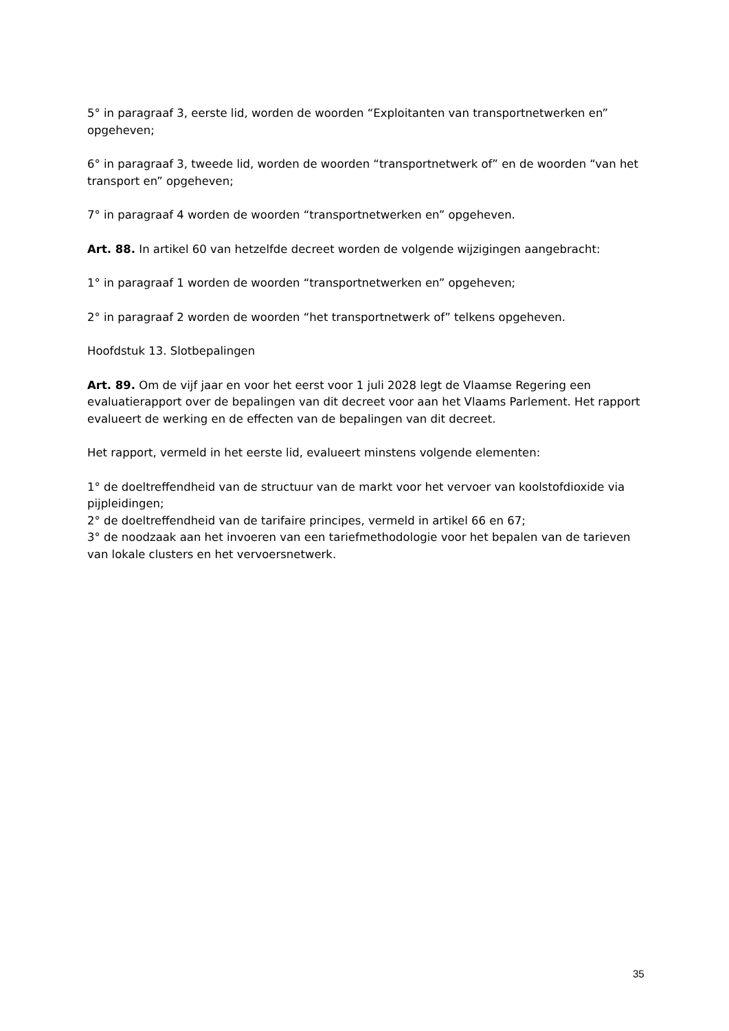5° in paragraaf 3, eerste lid, worden de woorden “Exploitanten van transportnetwerken en” opgeheven;
6° in paragraaf 3, tweede lid, worden de woorden “transportnetwerk of” en de woorden “van het transport en” opgeheven;
7° in paragraaf 4 worden de woorden “transportnetwerken en” opgeheven.
Art. 88. In artikel 60 van hetzelfde decreet worden de volgende wijzigingen aangebracht:
1° in paragraaf 1 worden de woorden “transportnetwerken en” opgeheven;
2° in paragraaf 2 worden de woorden “het transportnetwerk of” telkens opgeheven.
Hoofdstuk 13. Slotbepalingen
Art. 89. Om de vijf jaar en voor het eerst voor 1 juli 2028 legt de Vlaamse Regering een evaluatierapport over de bepalingen van dit decreet voor aan het Vlaams Parlement. Het rapport evalueert de werking en de effecten van de bepalingen van dit decreet.
Het rapport, vermeld in het eerste lid, evalueert minstens volgende elementen:
1° de doeltreffendheid van de structuur van de markt voor het vervoer van koolstofdioxide via pijpleidingen;
2° de doeltreffendheid van de tarifaire principes, vermeld in artikel 66 en 67;
3° de noodzaak aan het invoeren van een tariefmethodologie voor het bepalen van de tarieven van lokale clusters en het vervoersnetwerk.
35